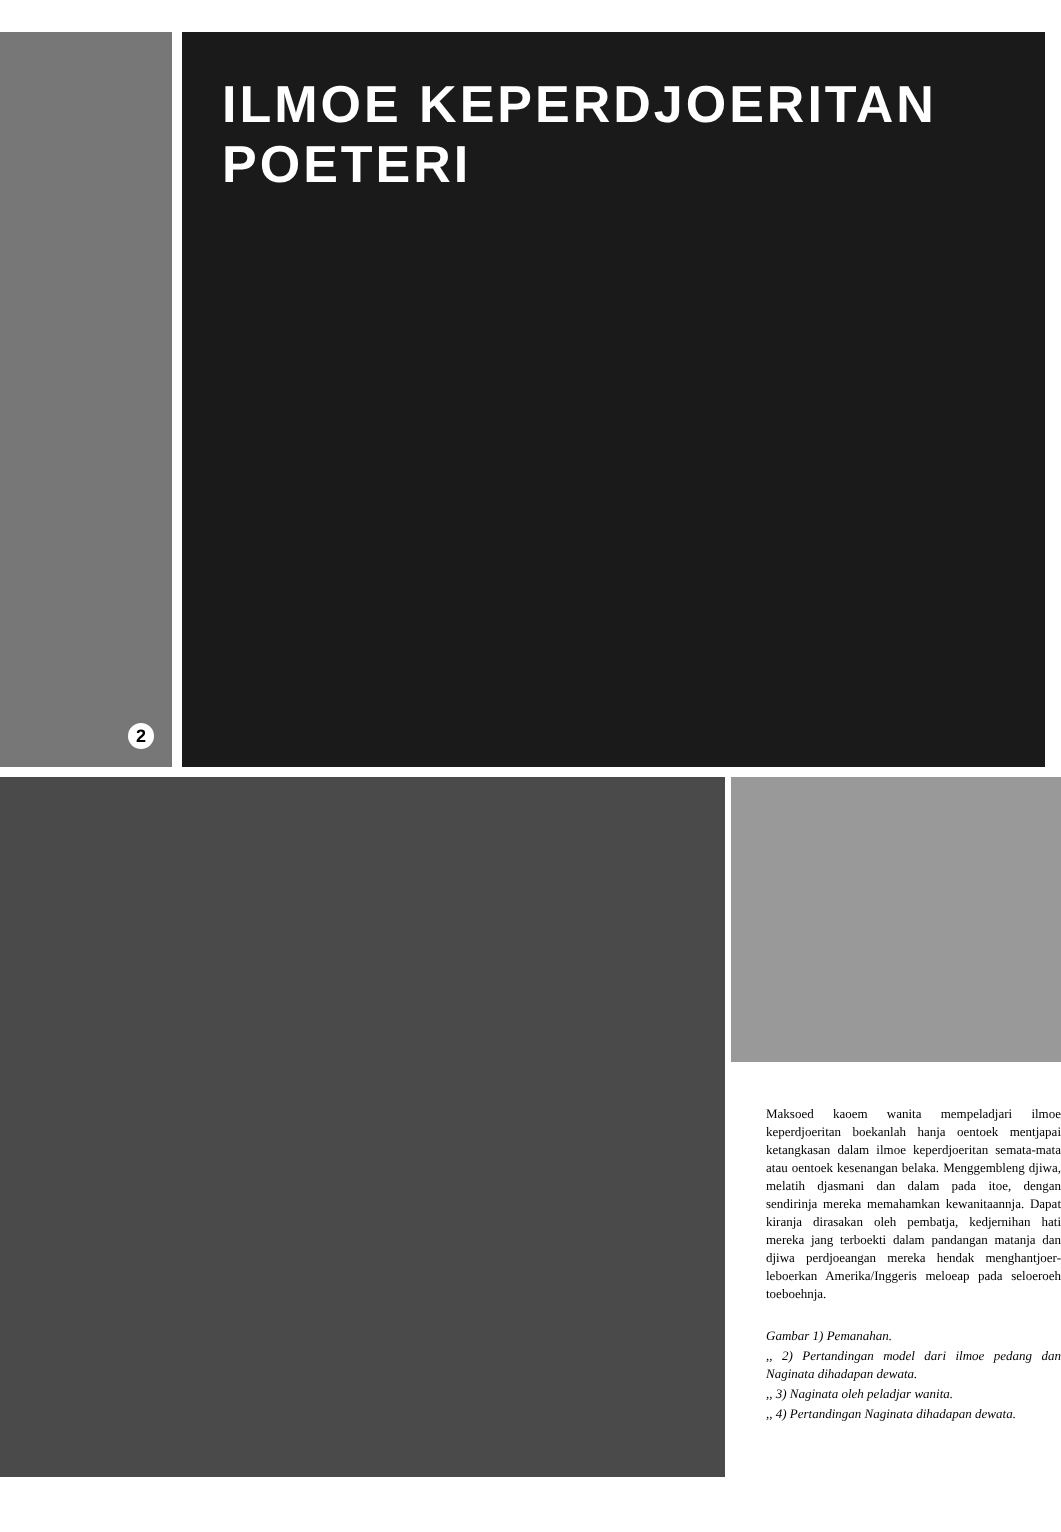2
ILMOE KEPERDJOERITAN POETERI
Maksoed kaoem wanita mempeladjari ilmoe keperdjoeritan boekanlah hanja oentoek mentjapai ketangkasan dalam ilmoe keperdjoeritan semata-mata atau oentoek kesenangan belaka. Menggembleng djiwa, melatih djasmani dan dalam pada itoe, dengan sendirinja mereka memahamkan kewanitaannja. Dapat kiranja dirasakan oleh pembatja, kedjernihan hati mereka jang terboekti dalam pandangan matanja dan djiwa perdjoeangan mereka hendak menghantjoer-leboerkan Amerika/Inggeris meloeap pada seloeroeh toeboehnja.
Gambar 1) Pemanahan.
,, 2) Pertandingan model dari ilmoe pedang dan Naginata dihadapan dewata.
,, 3) Naginata oleh peladjar wanita.
,, 4) Pertandingan Naginata dihadapan dewata.